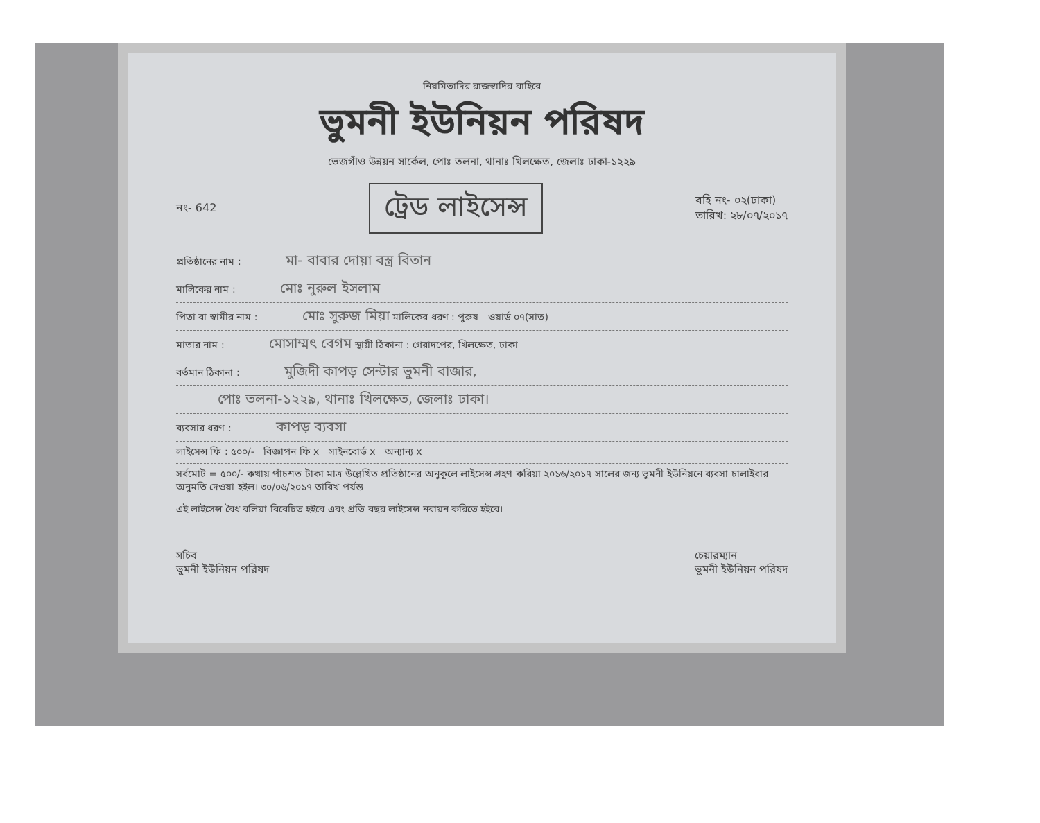নিয়মিতাদির রাজস্বাদির বাহিরে
ভুমনী ইউনিয়ন পরিষদ
ভেজগাঁও উন্নয়ন সার্কেল, পোঃ তলনা, থানাঃ খিলক্ষেত, জেলাঃ ঢাকা-১২২৯
নং- 642 ট্রেড লাইসেন্স বহি নং- ০২(ঢাকা)
তারিখ: ২৮/০৭/২০১৭
প্রতিষ্ঠানের নাম : মা- বাবার দোয়া বস্ত্র বিতান
মালিকের নাম : মোঃ নুরুল ইসলাম
পিতা বা স্বামীর নাম : মোঃ সুরুজ মিয়া মালিকের ধরণ : পুরুষ ওয়ার্ড ০৭(সাত)
মাতার নাম : মোসাম্মৎ বেগম স্থায়ী ঠিকানা : গেরাদপের, খিলক্ষেত, ঢাকা
বর্তমান ঠিকানা : মুজিদী কাপড় সেন্টার ভুমনী বাজার,
পোঃ তলনা-১২২৯, থানাঃ খিলক্ষেত, জেলাঃ ঢাকা।
ব্যবসার ধরণ : কাপড় ব্যবসা
লাইসেন্স ফি : ৫০০/- বিজ্ঞাপন ফি x সাইনবোর্ড x অন্যান্য x
সর্বমোট = ৫০০/- কথায় পাঁচশত টাকা মাত্র উল্লেখিত প্রতিষ্ঠানের অনুকূলে লাইসেন্স গ্রহণ করিয়া ২০১৬/২০১৭ সালের জন্য ভুমনী ইউনিয়নে ব্যবসা চালাইবার অনুমতি দেওয়া হইল। ৩০/০৬/২০১৭ তারিখ পর্যন্ত
এই লাইসেন্স বৈধ বলিয়া বিবেচিত হইবে এবং প্রতি বছর লাইসেন্স নবায়ন করিতে হইবে।
সচিব
ভুমনী ইউনিয়ন পরিষদ চেয়ারম্যান
ভুমনী ইউনিয়ন পরিষদ